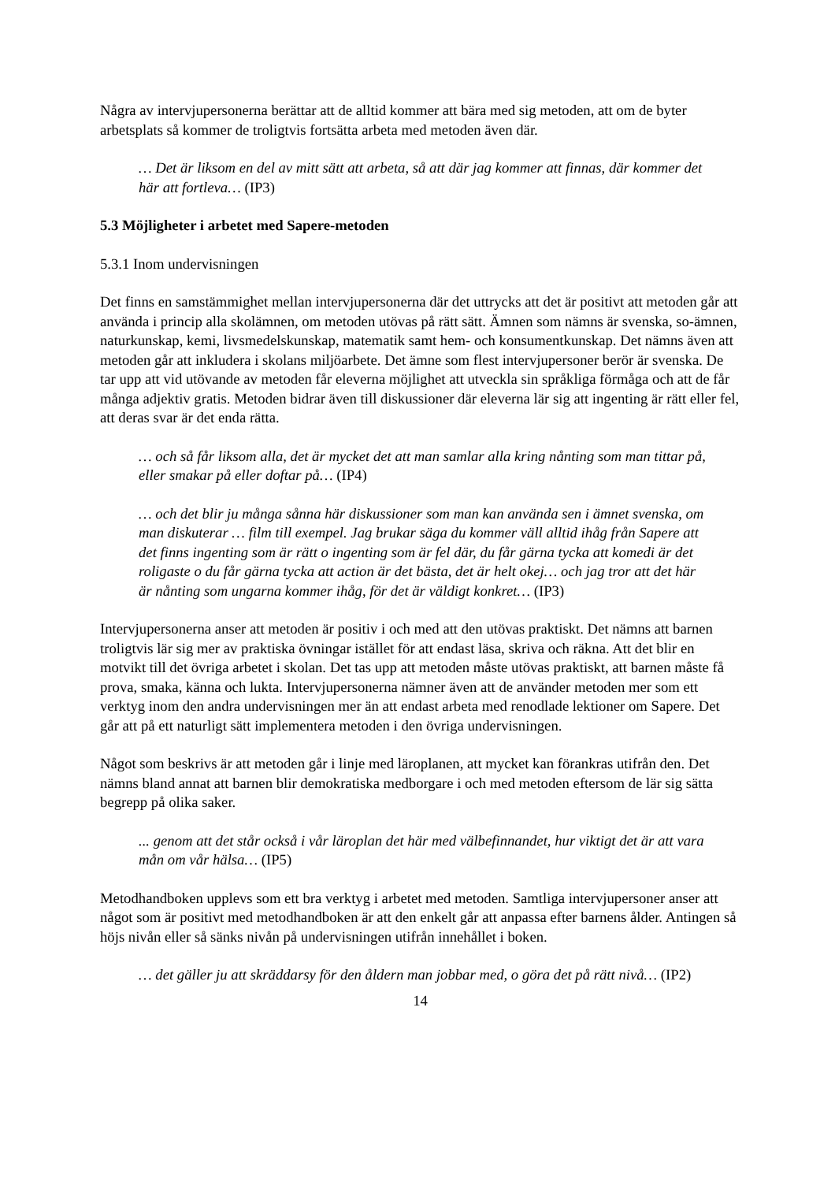Några av intervjupersonerna berättar att de alltid kommer att bära med sig metoden, att om de byter arbetsplats så kommer de troligtvis fortsätta arbeta med metoden även där.
… Det är liksom en del av mitt sätt att arbeta, så att där jag kommer att finnas, där kommer det här att fortleva… (IP3)
5.3 Möjligheter i arbetet med Sapere-metoden
5.3.1 Inom undervisningen
Det finns en samstämmighet mellan intervjupersonerna där det uttrycks att det är positivt att metoden går att använda i princip alla skolämnen, om metoden utövas på rätt sätt. Ämnen som nämns är svenska, so-ämnen, naturkunskap, kemi, livsmedelskunskap, matematik samt hem- och konsumentkunskap. Det nämns även att metoden går att inkludera i skolans miljöarbete. Det ämne som flest intervjupersoner berör är svenska. De tar upp att vid utövande av metoden får eleverna möjlighet att utveckla sin språkliga förmåga och att de får många adjektiv gratis. Metoden bidrar även till diskussioner där eleverna lär sig att ingenting är rätt eller fel, att deras svar är det enda rätta.
… och så får liksom alla, det är mycket det att man samlar alla kring nånting som man tittar på, eller smakar på eller doftar på… (IP4)
… och det blir ju många sånna här diskussioner som man kan använda sen i ämnet svenska, om man diskuterar … film till exempel. Jag brukar säga du kommer väll alltid ihåg från Sapere att det finns ingenting som är rätt o ingenting som är fel där, du får gärna tycka att komedi är det roligaste o du får gärna tycka att action är det bästa, det är helt okej… och jag tror att det här är nånting som ungarna kommer ihåg, för det är väldigt konkret… (IP3)
Intervjupersonerna anser att metoden är positiv i och med att den utövas praktiskt. Det nämns att barnen troligtvis lär sig mer av praktiska övningar istället för att endast läsa, skriva och räkna. Att det blir en motvikt till det övriga arbetet i skolan. Det tas upp att metoden måste utövas praktiskt, att barnen måste få prova, smaka, känna och lukta. Intervjupersonerna nämner även att de använder metoden mer som ett verktyg inom den andra undervisningen mer än att endast arbeta med renodlade lektioner om Sapere. Det går att på ett naturligt sätt implementera metoden i den övriga undervisningen.
Något som beskrivs är att metoden går i linje med läroplanen, att mycket kan förankras utifrån den. Det nämns bland annat att barnen blir demokratiska medborgare i och med metoden eftersom de lär sig sätta begrepp på olika saker.
... genom att det står också i vår läroplan det här med välbefinnandet, hur viktigt det är att vara mån om vår hälsa… (IP5)
Metodhandboken upplevs som ett bra verktyg i arbetet med metoden. Samtliga intervjupersoner anser att något som är positivt med metodhandboken är att den enkelt går att anpassa efter barnens ålder. Antingen så höjs nivån eller så sänks nivån på undervisningen utifrån innehållet i boken.
… det gäller ju att skräddarsy för den åldern man jobbar med, o göra det på rätt nivå… (IP2)
14